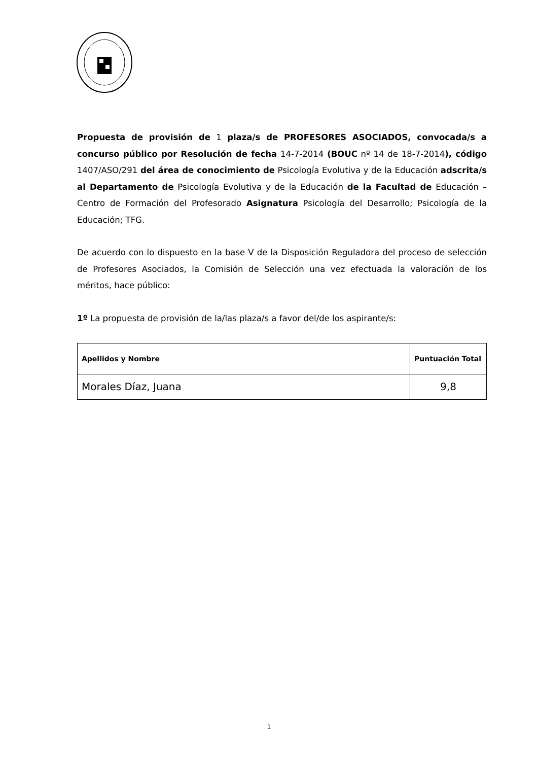Propuesta de provisión de 1 plaza/s de PROFESORES ASOCIADOS, convocada/s a concurso público por Resolución de fecha 14-7-2014 (BOUC nº 14 de 18-7-2014), código 1407/ASO/291 del área de conocimiento de Psicología Evolutiva y de la Educación adscrita/s al Departamento de Psicología Evolutiva y de la Educación de la Facultad de Educación – Centro de Formación del Profesorado Asignatura Psicología del Desarrollo; Psicología de la Educación; TFG.
De acuerdo con lo dispuesto en la base V de la Disposición Reguladora del proceso de selección de Profesores Asociados, la Comisión de Selección una vez efectuada la valoración de los méritos, hace público:
1º La propuesta de provisión de la/las plaza/s a favor del/de los aspirante/s:
| Apellidos y Nombre | Puntuación Total |
| --- | --- |
| Morales Díaz, Juana | 9,8 |
1